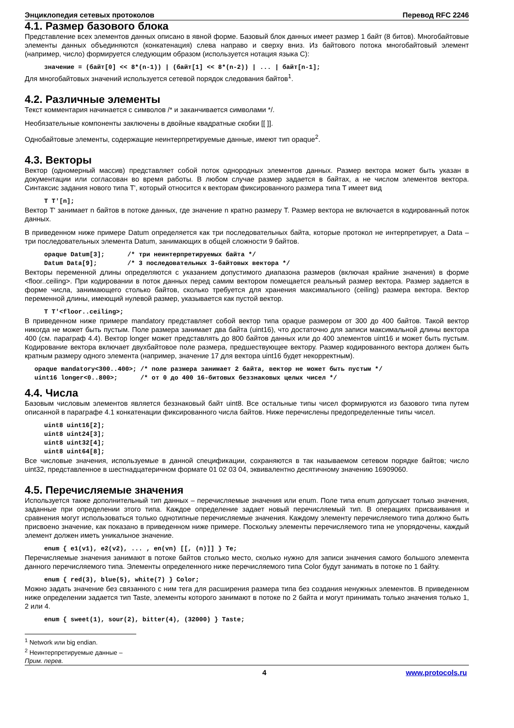Энциклопедия сетевых протоколов Перевод RFC 2246
4.1. Размер базового блока
Представление всех элементов данных описано в явной форме. Базовый блок данных имеет размер 1 байт (8 битов). Многобайтовые элементы данных объединяются (конкатенация) слева направо и сверху вниз. Из байтового потока многобайтовый элемент (например, число) формируется следующим образом (используется нотация языка C):
значение = (байт[0] << 8*(n-1)) | (байт[1] << 8*(n-2)) | ... | байт[n-1];
Для многобайтовых значений используется сетевой порядок следования байтов<sup>1</sup>.
4.2. Различные элементы
Текст комментария начинается с символов /* и заканчивается символами */.
Необязательные компоненты заключены в двойные квадратные скобки [[ ]].
Однобайтовые элементы, содержащие неинтерпретируемые данные, имеют тип opaque<sup>2</sup>.
4.3. Векторы
Вектор (одномерный массив) представляет собой поток однородных элементов данных. Размер вектора может быть указан в документации или согласован во время работы. В любом случае размер задается в байтах, а не числом элементов вектора. Синтаксис задания нового типа T', который относится к векторам фиксированного размера типа T имеет вид
T T'[n];
Вектор T' занимает n байтов в потоке данных, где значение n кратно размеру T. Размер вектора не включается в кодированный поток данных.
В приведенном ниже примере Datum определяется как три последовательных байта, которые протокол не интерпретирует, а Data – три последовательных элемента Datum, занимающих в общей сложности 9 байтов.
opaque Datum[3];      /* три неинтерпретируемых байта */
Datum Data[9];        /* 3 последовательных 3-байтовых вектора */
Векторы переменной длины определяются с указанием допустимого диапазона размеров (включая крайние значения) в форме <floor..ceiling>. При кодировании в поток данных перед самим вектором помещается реальный размер вектора. Размер задается в форме числа, занимающего столько байтов, сколько требуется для хранения максимального (ceiling) размера вектора. Вектор переменной длины, имеющий нулевой размер, указывается как пустой вектор.
T T'<floor..ceiling>;
В приведенном ниже примере mandatory представляет собой вектор типа opaque размером от 300 до 400 байтов. Такой вектор никогда не может быть пустым. Поле размера занимает два байта (uint16), что достаточно для записи максимальной длины вектора 400 (см. параграф 4.4). Вектор longer может представлять до 800 байтов данных или до 400 элементов uint16 и может быть пустым. Кодирование вектора включает двухбайтовое поле размера, предшествующее вектору. Размер кодированного вектора должен быть кратным размеру одного элемента (например, значение 17 для вектора uint16 будет некорректным).
opaque mandatory<300..400>; /* поле размера занимает 2 байта, вектор не может быть пустым */
uint16 longer<0..800>;      /* от 0 до 400 16-битовых беззнаковых целых чисел */
4.4. Числа
Базовым числовым элементов является беззнаковый байт uint8. Все остальные типы чисел формируются из базового типа путем описанной в параграфе 4.1 конкатенации фиксированного числа байтов. Ниже перечислены предопределенные типы чисел.
uint8 uint16[2];
uint8 uint24[3];
uint8 uint32[4];
uint8 uint64[8];
Все числовые значения, используемые в данной спецификации, сохраняются в так называемом сетевом порядке байтов; число uint32, представленное в шестнадцатеричном формате 01 02 03 04, эквивалентно десятичному значению 16909060.
4.5. Перечисляемые значения
Используется также дополнительный тип данных – перечисляемые значения или enum. Поле типа enum допускает только значения, заданные при определении этого типа. Каждое определение задает новый перечисляемый тип. В операциях присваивания и сравнения могут использоваться только однотипные перечисляемые значения. Каждому элементу перечисляемого типа должно быть присвоено значение, как показано в приведенном ниже примере. Поскольку элементы перечисляемого типа не упорядочены, каждый элемент должен иметь уникальное значение.
enum { e1(v1), e2(v2), ... , en(vn) [[, (n)]] } Te;
Перечисляемые значения занимают в потоке байтов столько место, сколько нужно для записи значения самого большого элемента данного перечисляемого типа. Элементы определенного ниже перечисляемого типа Color будут занимать в потоке по 1 байту.
enum { red(3), blue(5), white(7) } Color;
Можно задать значение без связанного с ним тега для расширения размера типа без создания ненужных элементов. В приведенном ниже определении задается тип Taste, элементы которого занимают в потоке по 2 байта и могут принимать только значения только 1, 2 или 4.
enum { sweet(1), sour(2), bitter(4), (32000) } Taste;
<sup>1</sup> Network или big endian.
<sup>2</sup> Неинтерпретируемые данные – Прим. перев.
4 www.protocols.ru